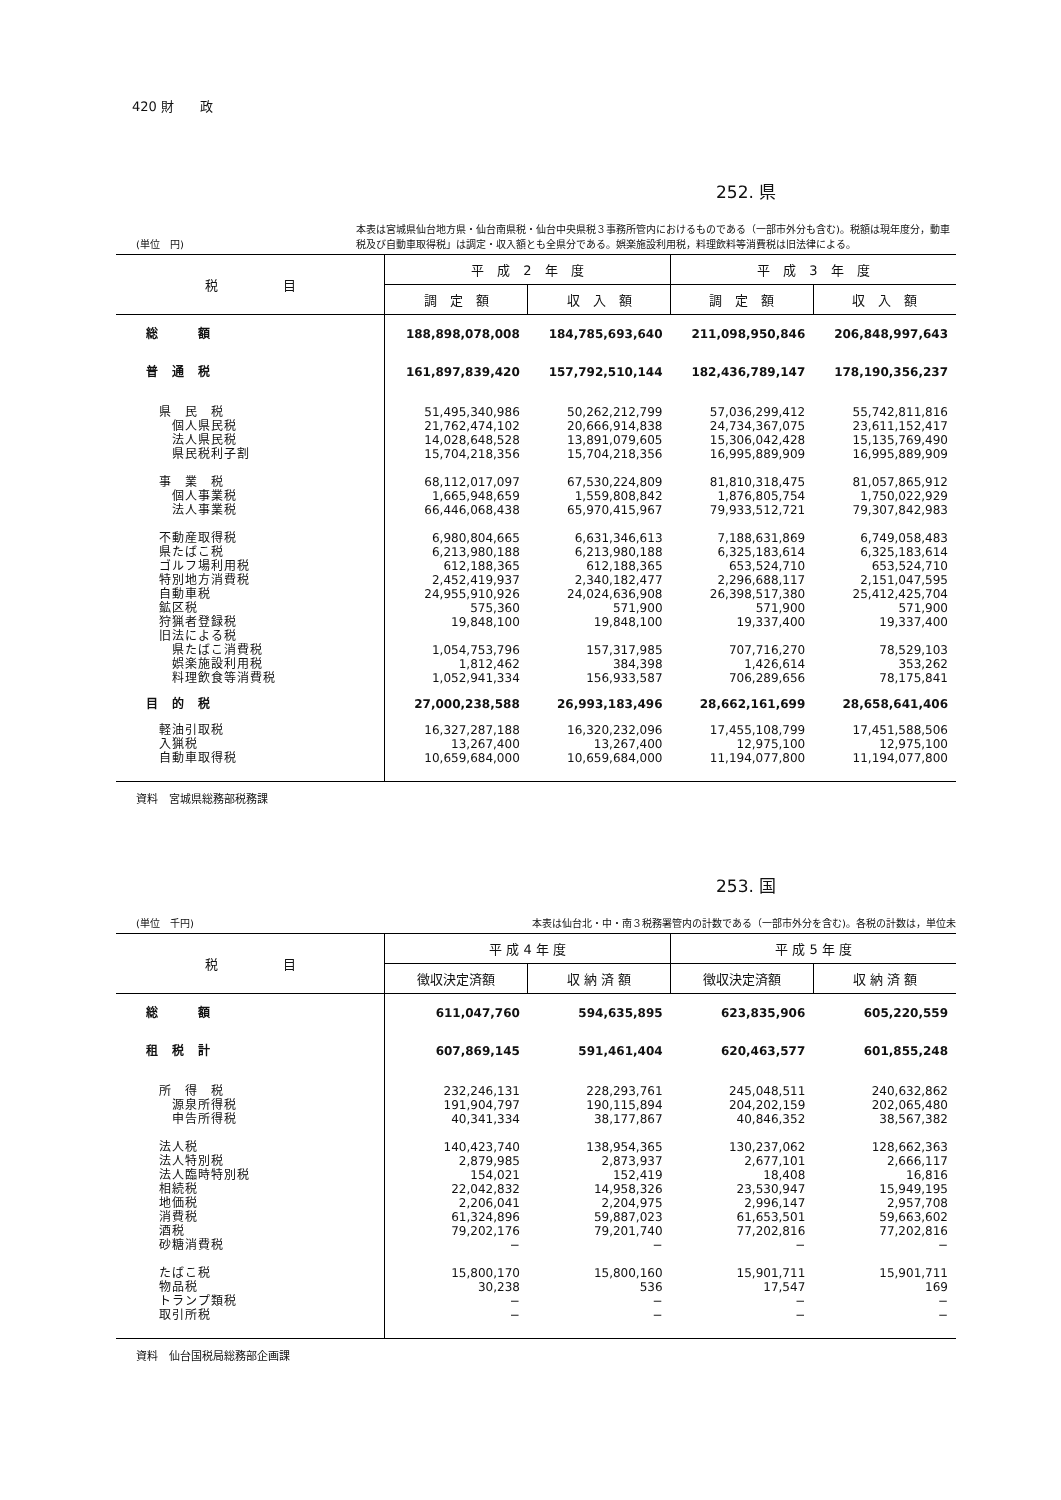420 財　　政
252. 県
(単位　円) 本表は宮城県仙台地方県・仙台南県税・仙台中央県税３事務所管内におけるものである（一部市外分も含む)。税額は現年度分，動車税及び自動車取得税」は調定・収入額とも全県分である。娯楽施設利用税，料理飲料等消費税は旧法律による。
| 税 目 | 平 成 2 年 度 | | 平 成 3 年 度 | |
| --- | --- | --- | --- | --- |
| | 調 定 額 | 収 入 額 | 調 定 額 | 収 入 額 |
| 総 額 | 188,898,078,008 | 184,785,693,640 | 211,098,950,846 | 206,848,997,643 |
| 普 通 税 | 161,897,839,420 | 157,792,510,144 | 182,436,789,147 | 178,190,356,237 |
| 県 民 税 | 51,495,340,986 | 50,262,212,799 | 57,036,299,412 | 55,742,811,816 |
| 個人県民税 | 21,762,474,102 | 20,666,914,838 | 24,734,367,075 | 23,611,152,417 |
| 法人県民税 | 14,028,648,528 | 13,891,079,605 | 15,306,042,428 | 15,135,769,490 |
| 県民税利子割 | 15,704,218,356 | 15,704,218,356 | 16,995,889,909 | 16,995,889,909 |
| 事 業 税 | 68,112,017,097 | 67,530,224,809 | 81,810,318,475 | 81,057,865,912 |
| 個人事業税 | 1,665,948,659 | 1,559,808,842 | 1,876,805,754 | 1,750,022,929 |
| 法人事業税 | 66,446,068,438 | 65,970,415,967 | 79,933,512,721 | 79,307,842,983 |
| 不動産取得税 | 6,980,804,665 | 6,631,346,613 | 7,188,631,869 | 6,749,058,483 |
| 県たばこ税 | 6,213,980,188 | 6,213,980,188 | 6,325,183,614 | 6,325,183,614 |
| ゴルフ場利用税 | 612,188,365 | 612,188,365 | 653,524,710 | 653,524,710 |
| 特別地方消費税 | 2,452,419,937 | 2,340,182,477 | 2,296,688,117 | 2,151,047,595 |
| 自動車税 | 24,955,910,926 | 24,024,636,908 | 26,398,517,380 | 25,412,425,704 |
| 鉱区税 | 575,360 | 571,900 | 571,900 | 571,900 |
| 狩猟者登録税 | 19,848,100 | 19,848,100 | 19,337,400 | 19,337,400 |
| 旧法による税 | | | | |
| 県たばこ消費税 | 1,054,753,796 | 157,317,985 | 707,716,270 | 78,529,103 |
| 娯楽施設利用税 | 1,812,462 | 384,398 | 1,426,614 | 353,262 |
| 料理飲食等消費税 | 1,052,941,334 | 156,933,587 | 706,289,656 | 78,175,841 |
| 目 的 税 | 27,000,238,588 | 26,993,183,496 | 28,662,161,699 | 28,658,641,406 |
| 軽油引取税 | 16,327,287,188 | 16,320,232,096 | 17,455,108,799 | 17,451,588,506 |
| 入猟税 | 13,267,400 | 13,267,400 | 12,975,100 | 12,975,100 |
| 自動車取得税 | 10,659,684,000 | 10,659,684,000 | 11,194,077,800 | 11,194,077,800 |
資料　宮城県総務部税務課
253. 国
(単位　千円) 本表は仙台北・中・南３税務署管内の計数である（一部市外分を含む)。各税の計数は，単位未
| 税 目 | 平 成 4 年 度 | | 平 成 5 年 度 | |
| --- | --- | --- | --- | --- |
| | 徴収決定済額 | 収 納 済 額 | 徴収決定済額 | 収 納 済 額 |
| 総 額 | 611,047,760 | 594,635,895 | 623,835,906 | 605,220,559 |
| 租 税 計 | 607,869,145 | 591,461,404 | 620,463,577 | 601,855,248 |
| 所 得 税 | 232,246,131 | 228,293,761 | 245,048,511 | 240,632,862 |
| 源泉所得税 | 191,904,797 | 190,115,894 | 204,202,159 | 202,065,480 |
| 申告所得税 | 40,341,334 | 38,177,867 | 40,846,352 | 38,567,382 |
| 法人税 | 140,423,740 | 138,954,365 | 130,237,062 | 128,662,363 |
| 法人特別税 | 2,879,985 | 2,873,937 | 2,677,101 | 2,666,117 |
| 法人臨時特別税 | 154,021 | 152,419 | 18,408 | 16,816 |
| 相続税 | 22,042,832 | 14,958,326 | 23,530,947 | 15,949,195 |
| 地価税 | 2,206,041 | 2,204,975 | 2,996,147 | 2,957,708 |
| 消費税 | 61,324,896 | 59,887,023 | 61,653,501 | 59,663,602 |
| 酒税 | 79,202,176 | 79,201,740 | 77,202,816 | 77,202,816 |
| 砂糖消費税 | − | − | − | − |
| たばこ税 | 15,800,170 | 15,800,160 | 15,901,711 | 15,901,711 |
| 物品税 | 30,238 | 536 | 17,547 | 169 |
| トランプ類税 | − | − | − | − |
| 取引所税 | − | − | − | − |
資料　仙台国税局総務部企画課